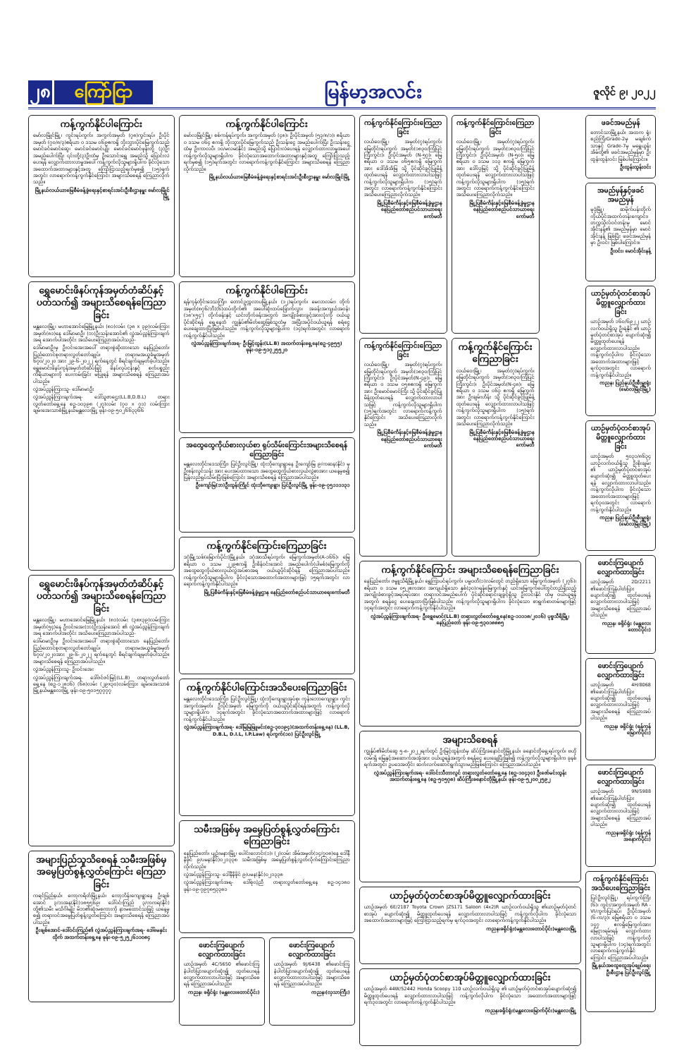၂၈ ကြော်ငြာ
မြန်မာ့အလင်း
ဇူလိုင် ၉၊ ၂၀၂၂
ကန့်ကွက်နိုင်ပါကြောင်း
မော်လမြိုင်မြို့၊ ကွင်းရပ်ကွက်၊ အကွက်အမှတ် (၇၈)ကွင်းရပ်၊ ဦးပိုင်အမှတ် (၇၀/၈/၃)ဧရိယာ ၀ ဒသမ ၀၆၉ဧကရှိ ဘိုးဘွားပိုင်မြေကွက်သည် မောင်ခင်မောင်ဆွေ၊ မောင်ခင်မောင်ပျို၊ မောင်ခင်မောင်ဖုန်းတို့ (၃)ဦးအမည်ပေါက်ပြီး ၎င်းတို့(၃)ဦးထံမှ ဦးသောင်းရွှေ အမည်သို့ ပြောင်းလဲပေးရန် လျှောက်ထားလာမှုအပေါ် ကန့်ကွက်လိုသူများရှိပါက ခိုင်လုံသောအထောက်အထားများနှင့်အတူ ကြော်ငြာသည့်ရက်မှစ၍ (၁၅)ရက်အတွင်း လာရောက်ကန့်ကွက်နိုင်ကြောင်း အများသိစေရန် ကြေညာလိုက်သည်။
မြို့နယ်လယ်ယာမြေစီမံခန့်ခွဲရေးနှင့်စာရင်းအင်းဦးစီးဌာနမှူး မော်လမြိုင်မြို့
ရွှေမောင်းဖိနပ်ကုန်အမှတ်တံဆိပ်နှင့် ပတ်သက်၍ အများသိစေရန်ကြေညာခြင်း
မန္တလေးမြို့၊ မဟာအောင်မြေမြို့နယ်၊ (၈၁)လမ်း (၃၈ x ၃၉)လမ်းကြား အမှတ်(၈၁)နေ ဒေါ်မာမာဦး (ဘ)ဦးသန်းအောင်၏ လွှဲအပ်ညွှန်ကြားချက်အရ အောက်ပါအတိုင်း အသိပေးကြေညာအပ်ပါသည်-
ဒေါ်မာမာဦးမှ ဦးဝင်းအေးအပေါ် တရားစွဲဆိုထားသော နေပြည်တော်၊ ပြည်ထောင်စုတရားလွှတ်တော်ချုပ်၊ တရားမအယူခံမှုအမှတ် ၆၇၀/၂၀၂၀ အား ၂၉-၆-၂၀၂၂ ရက်နေ့တွင် စီရင်ချက်ချမှတ်ခဲ့ပါသည်။ ရွှေမောင်းဖိနပ်ကုန်အမှတ်တံဆိပ်ဖြင့် ဖိနပ်လုပ်ငန်းနှင့် စက်ပစ္စည်းကိရိယာများကို ပေးကမ်းခြင်း မပြုရန် အများသိစေရန် ကြေညာအပ်ပါသည်။
လွှဲအပ်ညွှန်ကြားသူ- ဒေါ်မာမာဦး
လွှဲအပ်ညွှန်ကြားချက်အရ- ဒေါ်သူဇာဌေး(LL.B,D.B.L) တရားလွှတ်တော်ရှေ့နေ စဥ-၁၀၃၉၈ (၂၇)လမ်း (၇၀ x ၇၁) လမ်းကြား ချမ်းအေးသာစံမြို့နယ်မန္တလေးမြို့ ဖုန်း-၀၉-၅၀၂၆၆၃၃၆၆
ရွှေမောင်းဖိနပ်ကုန်အမှတ်တံဆိပ်နှင့်ပတ်သက်၍ အများသိစေရန်ကြေညာခြင်း
မန္တလေးမြို့၊ မဟာအောင်မြေမြို့နယ်၊ (၈၁)လမ်း (၃၈x၃၉)လမ်းကြား အမှတ်(၅၄)နေ ဦးဝင်းအေး(ဘ)ဦးသန်းအောင် ၏ လွှဲအပ်ညွှန်ကြားချက်အရ အောက်ပါအတိုင်း အသိပေးကြေညာအပ်ပါသည်-
ဒေါ်မာမာဦးမှ ဦးဝင်းအေးအပေါ် တရားစွဲဆိုထားသော နေပြည်တော်၊ ပြည်ထောင်စုတရားလွှတ်တော်ချုပ်၊ တရားမအယူခံမှုအမှတ် ၆၇၀/၂၀၂၀အား ၂၉-၆-၂၀၂၂ ရက်နေ့တွင် စီရင်ချက်ချမှတ်ခဲ့ပါသည်။ အများသိစေရန် ကြေညာအပ်ပါသည်။
လွှဲအပ်ညွှန်ကြားသူ- ဦးဝင်းအေး
လွှဲအပ်ညွှန်ကြားချက်အရ- ဒေါ်ဇင်ဇင်မြင့်(LL.B) တရားလွှတ်တော်ရှေ့နေ (စဥ-၁၂၈၁၆) (၆၈)လမ်း (၂၉x၃၀)လမ်းကြား ချမ်းအေးသာစံမြို့နယ်မန္တလေးမြို့ ဖုန်း-၀၉-၅၀၁၅၇၇၇၇
အများပြည်သူသိစေရန် သမီးအဖြစ်မှ အမွေပြတ်စွန့်လွှတ်ကြောင်း ကြေညာခြင်း
ကရင်ပြည်နယ်၊ ကော့ကရိတ်မြို့နယ်၊ ကော့ဘိန်းကျေးရွာနေ ဦးချစ်အောင် ၃/ဘအန(နိုင်)၁၈၅၅၆၉၊ ဒေါ်ဝင်းကြည် ၃/ကကရ(နိုင်) တို့၏သမီး မသိင်္ဂါမျိုး မိဘ၏ဆုံးမစကားကို နားမထောင်သဖြင့် ယနေ့မှစ၍ တရားဝင်အမွေပြတ်စွန့်လွှတ်ကြောင်း အများသိစေရန် ကြေညာအပ်ပါသည်။
ဦးချစ်အောင်-ဒေါ်ဝင်းကြည်၏ လွှဲအပ်ညွှန်ကြားချက်အရ- ဒေါ်မေနှင်းထိုက် အထက်တန်းရှေ့နေ ဖုန်း-၀၉-၅၂၅၂၆၁၁၀၈၄
ကန့်ကွက်နိုင်ပါကြောင်း
မော်လမြိုင်မြို့၊ စစ်ကန်ရပ်ကွက်၊ အကွက်အမှတ် (၄၈)၊ ဦးပိုင်အမှတ် (၅၃/၈/၁)၊ ဧရိယာ ၀ ဒသမ ၀၆၄ ဧကရှိ ဘိုးဘွားပိုင်မြေကွက်သည် ဦးသန်းငွေ အမည်ပေါက်ပြီး ဦးသန်းငွေထံမှ ဦးကာလပီ၊ ၁၀/မလမ(နိုင်) အမည်သို့ ပြောင်းလဲပေးရန် လျှောက်ထားလာမှုအပေါ် ကန့်ကွက်လိုသူများရှိပါက ခိုင်လုံသောအထောက်အထားများနှင့်အတူ ကြော်ငြာသည့်ရက်မှစ၍ (၁၅)ရက်အတွင်း လာရောက်ကန့်ကွက်နိုင်ကြောင်း အများသိစေရန် ကြေညာလိုက်သည်။
မြို့နယ်လယ်ယာမြေစီမံခန့်ခွဲရေးနှင့်စာရင်းအင်းဦးစီးဌာနမှူး မော်လမြိုင်မြို့
ကန့်ကွက်နိုင်ပါကြောင်း
ရန်ကုန်တိုင်းဒေသကြီး၊ တောင်ဥက္ကလာပမြို့နယ်၊ (၁၂)ရပ်ကွက်၊ မေလာလမ်း၊ တိုက်အမှတ်(၈၇၆/ဘီ)(၆)ထပ်တိုက်၏ အပေါ်ဆုံးထပ်ခြောက်လွှာ၊ အခန်းအကျယ်အဝန်း (၁၈'x၅၄') တိုက်ခန်းနှင့် ယင်းတိုက်ခန်းအတွက် အကျိုးခံစားခွင့်အားလုံးကို ဝယ်ယူပိုင်ဆိုင်ရန် ရှေ့နေထံ ကျွန်ုပ်၏မိတ်ဆွေဖြစ်သူထံမှ အပြီးအပိုင်ဝယ်ယူရန် စရံငွေ ပေးချေထားပြီးဖြစ်ပါသည်။ ကန့်ကွက်လိုသူများရှိပါက (၁၄)ရက်အတွင်း လာရောက်ကန့်ကွက်နိုင်ပါသည်။
လွှဲအပ်ညွှန်ကြားချက်အရ- ဦးမြင့်ထွန်း(LL.B) အထက်တန်းရှေ့နေ(စဥ-၄၉၅၅) ဖုန်း-၀၉-၅၁၇၂၅၅၂၀
အထွေထွေကိုယ်စားလှယ်စာ ရုပ်သိမ်းကြောင်းအများသိစေရန် ကြေညာခြင်း
မန္တလေးတိုင်းဒေသကြီး၊ ပြင်ဦးလွင်မြို့၊ ထုံးဘိုကျေးရွာနေ ဦးကျော်မြ ၉/ကဆန(နိုင်) မှ ဦးစန်းလွင်သန်း အား ပေးအပ်ထားသော အထွေထွေကိုယ်စားလှယ်လွှဲစာအား ယနေ့မှစ၍ ပြန်လည်ရုပ်သိမ်းပြီးဖြစ်ကြောင်း အများသိစေရန် ကြေညာအပ်ပါသည်။
ဦးကျော်မြ(ဘ)ဦးထွန်းကြိုင် ထုံးဘိုကျေးရွာ၊ ပြင်ဦးလွင်မြို့ ဖုန်း-၀၉-၇၅၁၁၁၁၃၁
ကန့်ကွက်နိုင်ကြောင်းကြေညာခြင်း
ဒဂုံမြို့သစ်(မြောက်ပိုင်း)မြို့နယ်၊ ဒဂုံအာသီရပ်ကွက်၊ မြေကွက်အမှတ်(A-၁၆၆)၊ မြေဧရိယာ ၀ ဒသမ ၂၂၉ဧကရှိ ဦးစိန်ဝင်းအောင် အမည်ပေါက်(ပါမစ်)မြေကွက်ကို အထွေထွေကိုယ်စားလှယ်လွှဲအပ်စာအရ ဝယ်ယူပိုင်ဆိုင်ရန် ကြေညာအပ်ပါသည်။ ကန့်ကွက်လိုသူများရှိပါက ခိုင်လုံသောအထောက်အထားများဖြင့် ၁၅ရက်အတွင်း လာရောက်ကန့်ကွက်နိုင်ပါသည်။
မြို့ပြစီမံကိန်းနှင့်မြေစီမံခန့်ခွဲမှုဌာန နေပြည်တော်စည်ပင်သာယာရေးကော်မတီ
ကန့်ကွက်နိုင်ပါကြောင်းအသိပေးကြေညာခြင်း
မန္တလေးတိုင်းဒေသကြီး၊ ပြင်ဦးလွင်မြို့၊ ထုံးဘိုကျေးရွာအုပ်စု၊ ကုန်းဘောကျေးရွာ၊ ကွင်းအကွက်အမှတ်၊ ဦးပိုင်အမှတ် မြေကွက်ကို ဝယ်ယူပိုင်ဆိုင်ရန်အတွက် ကန့်ကွက်လိုသူများရှိပါက ၁၄ရက်အတွင်း ခိုင်လုံသောအထောက်အထားများဖြင့် လာရောက်ကန့်ကွက်နိုင်ပါသည်။
လွှဲအပ်ညွှန်ကြားချက်အရ- ဒေါ်မြမြဖြူမင်း(စဥ-၃၀၁၉၄)(အထက်တန်းရှေ့နေ) (LL.B, D.B.L, D.I.L, I.P.Law) ရပ်ကွက်(၁၀) ပြင်ဦးလွင်မြို့
သမီးအဖြစ်မှ အမွေပြတ်စွန့်လွှတ်ကြောင်းကြေညာခြင်း
နေပြည်တော်၊ ပျဉ်းမနားမြို့၊ ပေါင်းလောင်း(၁)၊ (၂)လမ်း အိမ်အမှတ်(၁၄/၇၀၈)နေ ဒေါ်နီနီဖိုင် ၉/ပမန(နိုင်)၀၂၁၃၃၈ သမီးအဖြစ်မှ အမွေပြတ်စွန့်လွှတ်လိုက်ကြောင်းကြေညာလိုက်သည်။
လွှဲအပ်ညွှန်ကြားသူ- ဒေါ်နီနီဖိုင် ၉/ပမန(နိုင်)၀၂၁၃၃၈
လွှဲအပ်ညွှန်ကြားချက်အရ- ဒေါ်စုလဲ့ညီ တရားလွှတ်တော်ရှေ့နေ စဥ-၁၄၁၈၀ ဖုန်း-၀၉-၇၉၇၈၅၃၃၈၁
ဖောင်းကြပျောက်လျှောက်ထားခြင်း
ယာဉ်အမှတ် 4C/5650 ၏ဖောင်းကြနံပါတ်ပြားပျောက်ဆုံး၍ ထုတ်ပေးရန် လျှောက်ထားလာပါသဖြင့် အများသိစေရန် ကြေညာအပ်ပါသည်။
ကညန၊ ခရိုင်ရုံး (မန္တလေးတောင်ပိုင်း)
ဖောင်းကြပျောက်လျှောက်ထားခြင်း
ယာဉ်အမှတ် 9J/6438 ၏ဖောင်းကြနံပါတ်ပြားပျောက်ဆုံး၍ ထုတ်ပေးရန် လျှောက်ထားလာပါသဖြင့် အများသိစေရန် ကြေညာအပ်ပါသည်။
ကညန၊(လှသာကြီး)
ကန့်ကွက်နိုင်ကြောင်းကြေညာခြင်း
လယ်ဝေးမြို့၊ အမှတ်(၇)ရပ်ကွက်၊ မြေတိုင်းရပ်ကွက် အမှတ်(၁၈၃၀/ကြံပြင်ကြီးကွင်း)၊ ဦးပိုင်အမှတ် (N-၅၇)၊ မြေဧရိယာ ၀ ဒသမ ၀၆၅ဧကရှိ မြေကွက်အား ဒေါ်အိအိမြ သို့ ပိုင်ဆိုင်ခွင့်ပြုမိန့်ထုတ်ပေးရန် လျှောက်ထားလာပါသဖြင့် ကန့်ကွက်လိုသူများရှိပါက (၁၅)ရက်အတွင်း လာရောက်ကန့်ကွက်နိုင်ကြောင်း အသိပေးကြေညာလိုက်သည်။
မြို့ပြစီမံကိန်းနှင့်မြေစီမံခန့်ခွဲမှုဌာန နေပြည်တော်စည်ပင်သာယာရေးကော်မတီ
ကန့်ကွက်နိုင်ကြောင်းကြေညာခြင်း
လယ်ဝေးမြို့၊ အမှတ်(၇)ရပ်ကွက်၊ မြေတိုင်းရပ်ကွက် အမှတ်(၁၈၃၀/ကြံပြင်ကြီးကွင်း)၊ ဦးပိုင်အမှတ်(N-၄၉)၊ မြေဧရိယာ ၀ ဒသမ ၀၅၈ဧကရှိ မြေကွက်အား ဦးမောင်မောင်ကြီး သို့ ပိုင်ဆိုင်ခွင့်ပြုမိန့်ထုတ်ပေးရန် လျှောက်ထားလာပါသဖြင့် ကန့်ကွက်လိုသူများရှိပါက (၁၅)ရက်အတွင်း လာရောက်ကန့်ကွက်နိုင်ကြောင်း အသိပေးကြေညာလိုက်သည်။
မြို့ပြစီမံကိန်းနှင့်မြေစီမံခန့်ခွဲမှုဌာန နေပြည်တော်စည်ပင်သာယာရေးကော်မတီ
ကန့်ကွက်နိုင်ကြောင်းကြေညာခြင်း
လယ်ဝေးမြို့၊ အမှတ်(၇)ရပ်ကွက်၊ မြေတိုင်းရပ်ကွက် အမှတ်(၁၈၃၀/ကြံပြင်ကြီးကွင်း)၊ ဦးပိုင်အမှတ် (N-၅၀)၊ မြေဧရိယာ ၀ ဒသမ ၁၁၃ ဧကရှိ မြေကွက်အား ဒေါ်လှမြင့် သို့ ပိုင်ဆိုင်ခွင့်ပြုမိန့်ထုတ်ပေးရန် လျှောက်ထားလာပါသဖြင့် ကန့်ကွက်လိုသူများရှိပါက (၁၅)ရက်အတွင်း လာရောက်ကန့်ကွက်နိုင်ကြောင်း အသိပေးကြေညာလိုက်သည်။
မြို့ပြစီမံကိန်းနှင့်မြေစီမံခန့်ခွဲမှုဌာန နေပြည်တော်စည်ပင်သာယာရေးကော်မတီ
ကန့်ကွက်နိုင်ကြောင်း ကြေညာခြင်း
လယ်ဝေးမြို့၊ အမှတ်(၇)ရပ်ကွက်၊ မြေတိုင်းရပ်ကွက် အမှတ်(၁၈၃၀/ကြံပြင်ကြီးကွင်း)၊ ဦးပိုင်အမှတ်(N-၄၈)၊ မြေဧရိယာ ၀ ဒသမ ၀၆၃ ဧကရှိ မြေကွက်အား ဦးချမ်းဟိန်း သို့ ပိုင်ဆိုင်ခွင့်ပြုမိန့်ထုတ်ပေးရန် လျှောက်ထားလာပါသဖြင့် ကန့်ကွက်လိုသူများရှိပါက (၁၅)ရက်အတွင်း လာရောက်ကန့်ကွက်နိုင်ကြောင်း အသိပေးကြေညာလိုက်သည်။
မြို့ပြစီမံကိန်းနှင့်မြေစီမံခန့်ခွဲမှုဌာန နေပြည်တော်စည်ပင်သာယာရေးကော်မတီ
ကန့်ကွက်နိုင်ကြောင်း အများသိစေရန်ကြေညာခြင်း
နေပြည်တော်၊ ဇမ္ဗူသီရိမြို့နယ်၊ ရွှေကြာပင်ရပ်ကွက်၊ ပမ္မဝတီ(၁)လမ်းတွင် တည်ရှိသော မြေကွက်အမှတ် (၂၇၆)၊ ဧရိယာ ၀ ဒသမ ၀၅၂ဧကအား အကျယ်ရှိသော နှစ်(၃၀)ဂရန်မြေကွက်နှင့် ယင်းမြေကွက်ပေါ်တွင်တည်ရှိသည့် အကျိုးခံစားခွင့်အရပ်ရပ်အား တရားဝင်အမည်ပေါက် ပိုင်ဆိုင်ရောင်းချခွင့်ရှိသူ ဦးလင်းနိုင် ထံမှ ဝယ်ယူရန်အတွက် စရန်ငွေ ပေးချေထားပြီးဖြစ်ပါသည်။ ကန့်ကွက်လိုသူများရှိပါက ခိုင်လုံသော စာရွက်စာတမ်းများဖြင့် ၁၄ရက်အတွင်း လာရောက်ကန့်ကွက်နိုင်ပါသည်။
လွှဲအပ်ညွှန်ကြားချက်အရ- ဦးရွှေမောင်(LL.B) တရားလွှတ်တော်ရှေ့နေ(စဥ-၁၁၁၁၈/၂၀၁၆) ပုဗ္ဗသီရိမြို့၊ နေပြည်တော် ဖုန်း-၀၉-၅၃၀၁၈၈၈၅
အများသိစေရန်
ကျွန်ုပ်၏မိတ်ဆွေ ၅-၈-၂၀၂၂ရက်တွင် ဦးမြင့်ထွန်းထံမှ ဆိပ်ကြီးခနောင်တိုမြို့နယ်၊ ခနောင်တိုရှေ့ရပ်ကွက်၊ ဗဟိုလမ်းရှိ မြေနှင့်အဆောက်အအုံအား ဝယ်ယူရန်အတွက် စရန်ငွေ ပေးချေပြီးဖြစ်၍ ကန့်ကွက်လိုသူများရှိပါက ခုနစ်ရက်အတွင်း ဥပဒေအတိုင်း ဆက်လက်ဆောင်ရွက်သွားမည်ဖြစ်ကြောင်း ကြေညာအပ်ပါသည်။
လွှဲအပ်ညွှန်ကြားချက်အရ- ဒေါ်ဝင်းသီတာလွင် တရားလွှတ်တော်ရှေ့နေ (စဥ-၁၀၄၃၀) ဦးဇော်မင်းထွန်း အထက်တန်းရှေ့နေ (စဥ-၅၀၅၇၈) ဆိပ်ကြီးခနောင်တိုမြို့နယ်၊ ဖုန်း-၀၉-၅၂၀၀၂၅၉၂
ယာဉ်မှတ်ပုံတင်စာအုပ်မိတ္တူလျှောက်ထားခြင်း
ယာဉ်အမှတ် 6E/2187 Toyota Crown JZS171 Saloon (4x2)R ယာဉ်လက်ဝယ်ရှိသူ ၏ယာဉ်မှတ်ပုံတင်စာအုပ် ပျောက်ဆုံး၍ မိတ္တူထုတ်ပေးရန် လျှောက်ထားလာပါသဖြင့် ကန့်ကွက်လိုပါက ခိုင်လုံသော အထောက်အထားများဖြင့် ကြော်ငြာသည့်ရက်မှ ရက်၃၀အတွင်း လာရောက်ကန့်ကွက်နိုင်ပါသည်။
ကညန၊ခရိုင်ရုံး(မန္တလေးတောင်ပိုင်း)မန္တလေးမြို့
ယာဉ်မှတ်ပုံတင်စာအုပ်မိတ္တူလျှောက်ထားခြင်း
ယာဉ်အမှတ် 44W/52442 Honda Scoopy 110 ယာဉ်လက်ဝယ်ရှိသူ ၏ ယာဉ်မှတ်ပုံတင်စာအုပ်ပျောက်ဆုံး၍ မိတ္တူထုတ်ပေးရန် လျှောက်ထားလာပါသဖြင့် ကန့်ကွက်လိုပါက ခိုင်လုံသော အထောက်အထားများဖြင့် ရက်၃၀အတွင်း လာရောက်ကန့်ကွက်နိုင်ပါသည်။
ကညန၊ခရိုင်ရုံး(မန္တလေးမြောက်ပိုင်း)မန္တလေးမြို့
ဖခင်အမည်မှန်
တောင်သာမြို့နယ်၊ အထက ရုံးစည်ကြီးGrade-2မှ မချစ်ကဲသာနှင့် Grade-7မှ မရွှေယွန်းအိမ်တို့၏ ဖခင်အမည်မှန်မှာ ဦးထွန်းထွန်းဝင်း ဖြစ်ပါကြောင်း။
ဦးထွန်းထွန်းဝင်း
အမည်မှန်နှင့်ဖခင်အမည်မှန်
မုဒုံမြို့၊ ဆမိုက်ပန်းတိုက်ကိုယ်ပိုင်အထက်တန်းကျောင်း၊ တက္ကသိုလ်ဝင်တန်းမှ မောင်အိုင်းနန့်၏ အမည်မှန်မှာ မောင်အိုင်းနန့် ဖြစ်ပြီး ဖခင်အမည်မှန်မှာ ဦးဝင်း ဖြစ်ပါကြောင်း။
ဦးဝင်း၊ မောင်အိုင်းနန့်
ယာဉ်မှတ်ပုံတင်စာအုပ် မိတ္တူလျှောက်ထားခြင်း
ယာဉ်အမှတ် ၁၆၀/၆၉၂၂ ယာဉ်လက်ဝယ်ရှိသူ ဦးရဲနိုင် ၏ ယာဉ်မှတ်ပုံတင်စာအုပ် ပျောက်ဆုံး၍ မိတ္တူထုတ်ပေးရန် လျှောက်ထားလာပါသည်။ ကန့်ကွက်လိုပါက ခိုင်လုံသော အထောက်အထားများဖြင့် ရက်၃၀အတွင်း လာရောက်ကန့်ကွက်နိုင်ပါသည်။
ကညန၊ ပြည်နယ်ဦးစီးမှူးရုံး (မော်လမြိုင်မြို့)
ယာဉ်မှတ်ပုံတင်စာအုပ် မိတ္တူလျှောက်ထားခြင်း
ယာဉ်အမှတ် ၅၀၃၁/၈၆၃၄ ယာဉ်လက်ဝယ်ရှိသူ ဦးစိုးချမ်း ၏ ယာဉ်မှတ်ပုံတင်စာအုပ် ပျောက်ဆုံး၍ မိတ္တူထုတ်ပေးရန် လျှောက်ထားလာပါသည်။ ကန့်ကွက်လိုပါက ခိုင်လုံသော အထောက်အထားများဖြင့် ရက်၃၀အတွင်း လာရောက်ကန့်ကွက်နိုင်ပါသည်။
ကညန၊ ပြည်နယ်ဦးစီးမှူးရုံး (မော်လမြိုင်မြို့)
ဖောင်းကြပျောက်လျှောက်ထားခြင်း
ယာဉ်အမှတ် 2D/2211 ၏ဖောင်းကြနံပါတ်ပြားပျောက်ဆုံး၍ ထုတ်ပေးရန် လျှောက်ထားလာပါသဖြင့် အများသိစေရန် ကြေညာအပ်ပါသည်။
ကညန၊ ခရိုင်ရုံး (မန္တလေးတောင်ပိုင်း)
ဖောင်းကြပျောက်လျှောက်ထားခြင်း
ယာဉ်အမှတ် 4H/8068 ၏ဖောင်းကြနံပါတ်ပြားပျောက်ဆုံး၍ ထုတ်ပေးရန် လျှောက်ထားလာပါသဖြင့် အများသိစေရန် ကြေညာအပ်ပါသည်။
ကညန၊ ခရိုင်ရုံး (ရန်ကုန်မြောက်ပိုင်း)
ဖောင်းကြပျောက်လျှောက်ထားခြင်း
ယာဉ်အမှတ် 9N/5988 ၏ဖောင်းကြနံပါတ်ပြားပျောက်ဆုံး၍ ထုတ်ပေးရန် လျှောက်ထားလာပါသဖြင့် အများသိစေရန် ကြေညာအပ်ပါသည်။
ကညန၊ခရိုင်ရုံး (ရန်ကုန်အနောက်ပိုင်း)
ကန့်ကွက်နိုင်ကြောင်း အသိပေးကြေညာခြင်း
ပြင်ဦးလွင်မြို့၊ ရပ်ကွက်ကြီး (၆)၊ ကွင်း/အကွက်အမှတ် RA - VI/ကွက်ပြင်ရပ်၊ ဦးပိုင်အမှတ် (၆-က/၃)၊ မြေဧရိယာ ၀ ဒသမ ၁၄၇ ဧကရှိမြေကွက်အား မြေငှားရမ်းရန် လျှောက်ထားလာပါသဖြင့် ကန့်ကွက်လိုသူများရှိပါက (၁၄)ရက်အတွင်း လာရောက်ကန့်ကွက်နိုင်ကြောင်း ကြေညာအပ်ပါသည်။
မြို့နယ်အထွေထွေအုပ်ချုပ်ရေးဦးစီးဌာန ပြင်ဦးလွင်မြို့